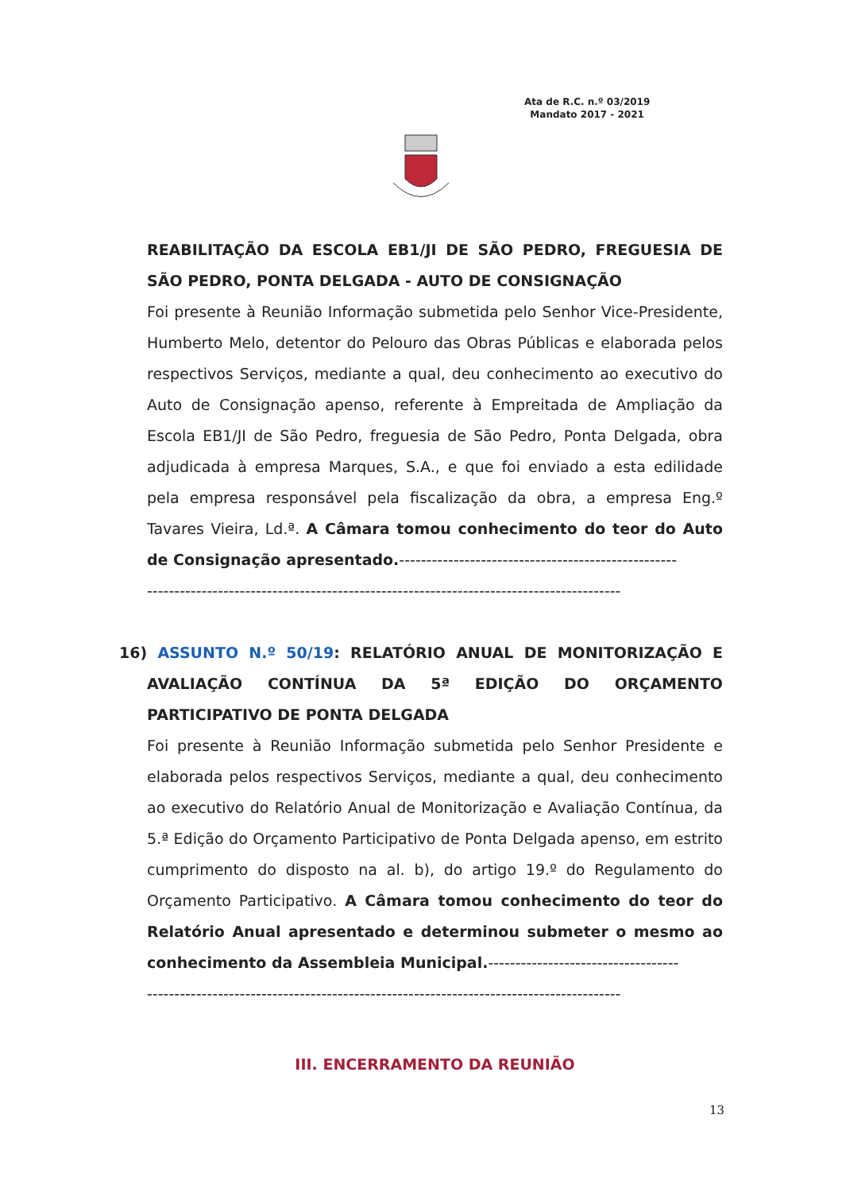Ata de R.C. n.º 03/2019
Mandato 2017 - 2021
REABILITAÇÃO DA ESCOLA EB1/JI DE SÃO PEDRO, FREGUESIA DE SÃO PEDRO, PONTA DELGADA - AUTO DE CONSIGNAÇÃO
Foi presente à Reunião Informação submetida pelo Senhor Vice-Presidente, Humberto Melo, detentor do Pelouro das Obras Públicas e elaborada pelos respectivos Serviços, mediante a qual, deu conhecimento ao executivo do Auto de Consignação apenso, referente à Empreitada de Ampliação da Escola EB1/JI de São Pedro, freguesia de São Pedro, Ponta Delgada, obra adjudicada à empresa Marques, S.A., e que foi enviado a esta edilidade pela empresa responsável pela fiscalização da obra, a empresa Eng.º Tavares Vieira, Ld.ª. A Câmara tomou conhecimento do teor do Auto de Consignação apresentado.---------------------------------------------------
---------------------------------------------------------------------------------------
16) ASSUNTO N.º 50/19: RELATÓRIO ANUAL DE MONITORIZAÇÃO E AVALIAÇÃO CONTÍNUA DA 5ª EDIÇÃO DO ORÇAMENTO PARTICIPATIVO DE PONTA DELGADA
Foi presente à Reunião Informação submetida pelo Senhor Presidente e elaborada pelos respectivos Serviços, mediante a qual, deu conhecimento ao executivo do Relatório Anual de Monitorização e Avaliação Contínua, da 5.ª Edição do Orçamento Participativo de Ponta Delgada apenso, em estrito cumprimento do disposto na al. b), do artigo 19.º do Regulamento do Orçamento Participativo. A Câmara tomou conhecimento do teor do Relatório Anual apresentado e determinou submeter o mesmo ao conhecimento da Assembleia Municipal.-----------------------------------
---------------------------------------------------------------------------------------
III. ENCERRAMENTO DA REUNIÃO
13